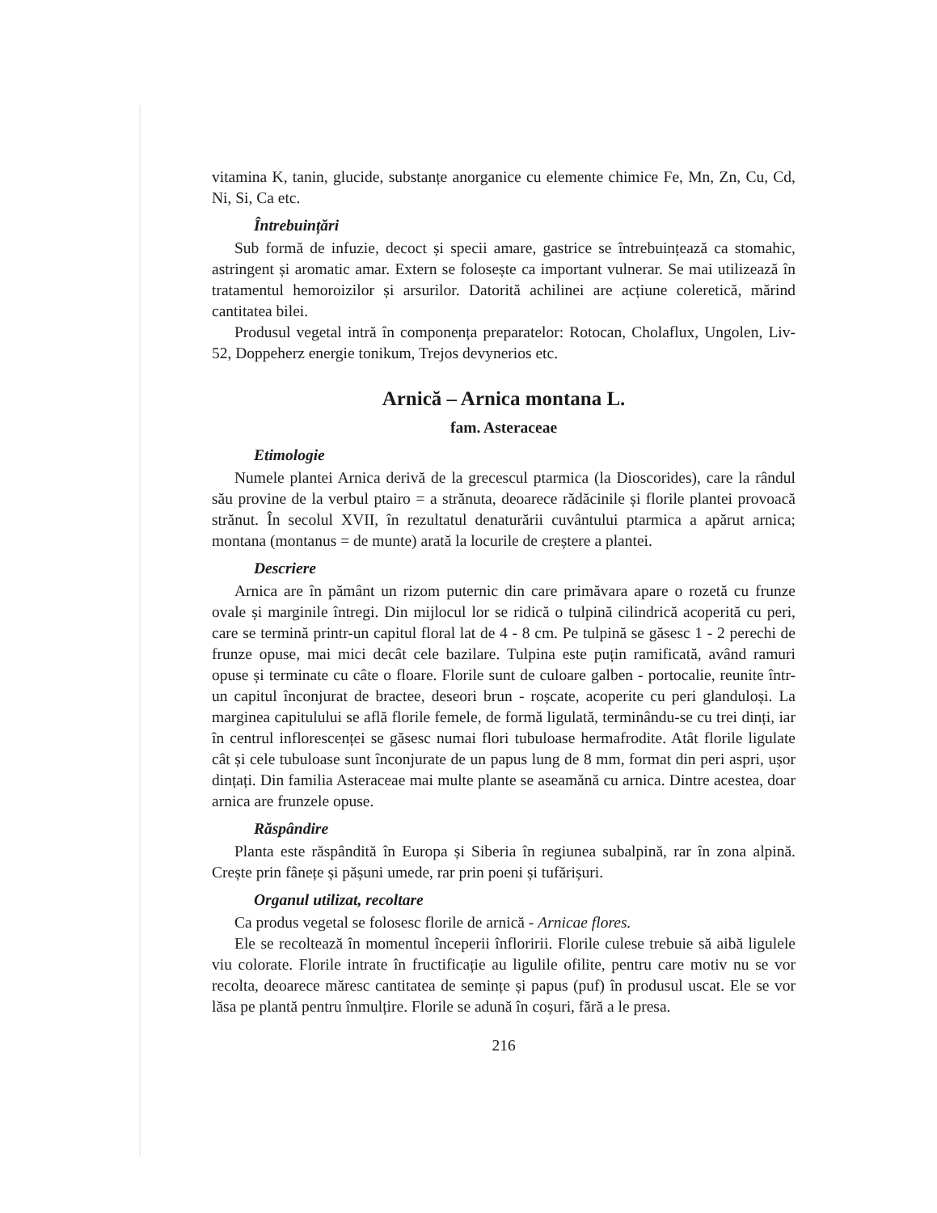vitamina K, tanin, glucide, substanțe anorganice cu elemente chimice Fe, Mn, Zn, Cu, Cd, Ni, Si, Ca etc.
Întrebuințări
Sub formă de infuzie, decoct și specii amare, gastrice se întrebuințează ca stomahic, astringent și aromatic amar. Extern se folosește ca important vulnerar. Se mai utilizează în tratamentul hemoroizilor și arsurilor. Datorită achilinei are acțiune coleretică, mărind cantitatea bilei.
Produsul vegetal intră în componența preparatelor: Rotocan, Cholaflux, Ungolen, Liv-52, Doppeherz energie tonikum, Trejos devynerios etc.
Arnică – Arnica montana L.
fam. Asteraceae
Etimologie
Numele plantei Arnica derivă de la grecescul ptarmica (la Dioscorides), care la rândul său provine de la verbul ptairo = a strănuta, deoarece rădăcinile și florile plantei provoacă strănut. În secolul XVII, în rezultatul denaturării cuvântului ptarmica a apărut arnica; montana (montanus = de munte) arată la locurile de creștere a plantei.
Descriere
Arnica are în pământ un rizom puternic din care primăvara apare o rozetă cu frunze ovale și marginile întregi. Din mijlocul lor se ridică o tulpină cilindrică acoperită cu peri, care se termină printr-un capitul floral lat de 4 - 8 cm. Pe tulpină se găsesc 1 - 2 perechi de frunze opuse, mai mici decât cele bazilare. Tulpina este puțin ramificată, având ramuri opuse și terminate cu câte o floare. Florile sunt de culoare galben - portocalie, reunite într-un capitul înconjurat de bractee, deseori brun - roșcate, acoperite cu peri glanduloși. La marginea capitulului se află florile femele, de formă ligulată, terminându-se cu trei dinți, iar în centrul inflorescenței se găsesc numai flori tubuloase hermafrodite. Atât florile ligulate cât și cele tubuloase sunt înconjurate de un papus lung de 8 mm, format din peri aspri, ușor dințați. Din familia Asteraceae mai multe plante se aseamănă cu arnica. Dintre acestea, doar arnica are frunzele opuse.
Răspândire
Planta este răspândită în Europa și Siberia în regiunea subalpină, rar în zona alpină. Crește prin fânețe și pășuni umede, rar prin poeni și tufărișuri.
Organul utilizat, recoltare
Ca produs vegetal se folosesc florile de arnică - Arnicae flores.
Ele se recoltează în momentul începerii înfloririi. Florile culese trebuie să aibă ligulele viu colorate. Florile intrate în fructificație au ligulile ofilite, pentru care motiv nu se vor recolta, deoarece măresc cantitatea de semințe și papus (puf) în produsul uscat. Ele se vor lăsa pe plantă pentru înmulțire. Florile se adună în coșuri, fără a le presa.
216